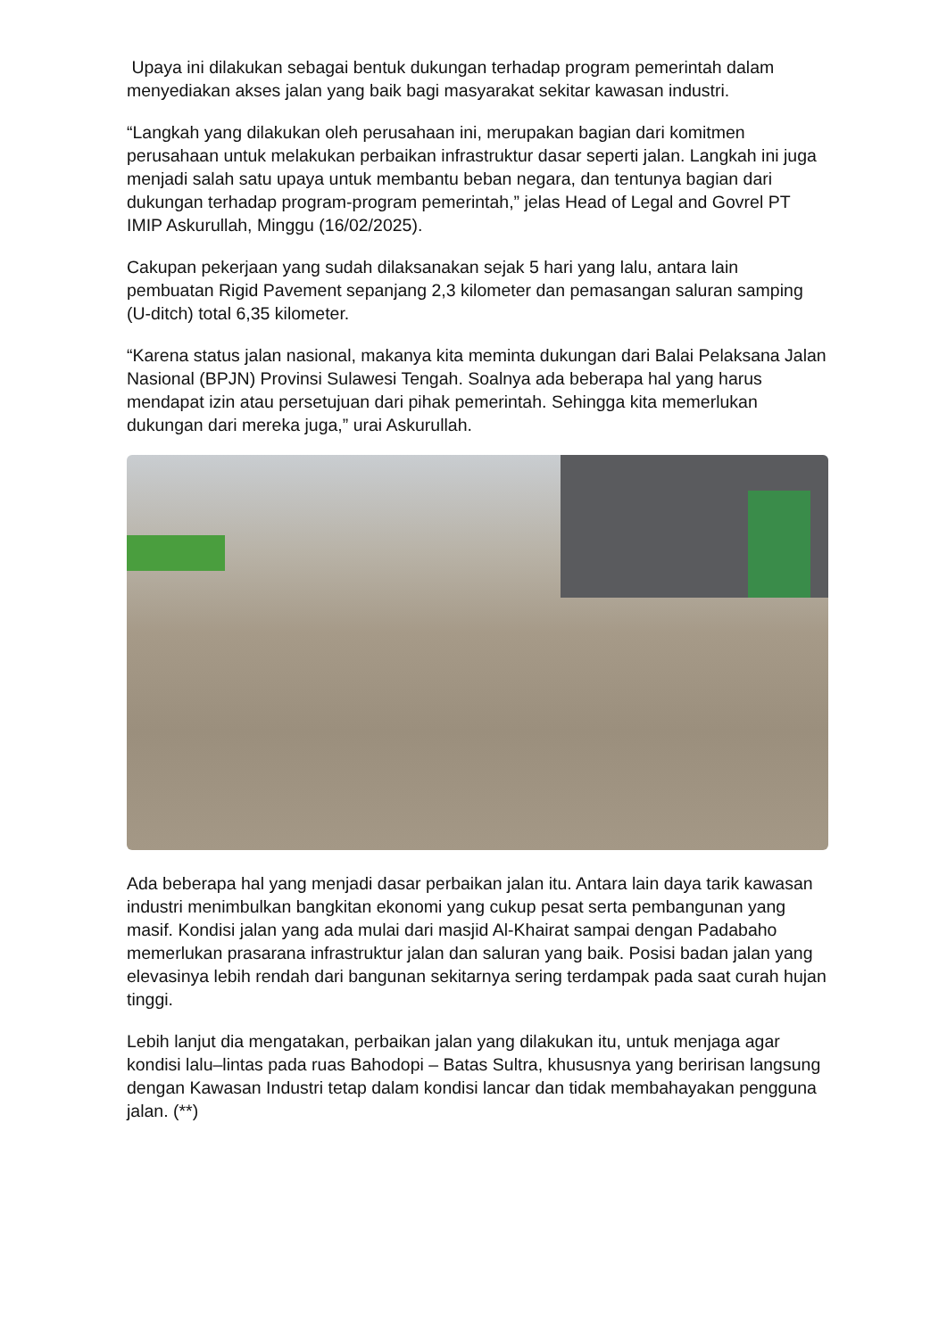Upaya ini dilakukan sebagai bentuk dukungan terhadap program pemerintah dalam menyediakan akses jalan yang baik bagi masyarakat sekitar kawasan industri.
“Langkah yang dilakukan oleh perusahaan ini, merupakan bagian dari komitmen perusahaan untuk melakukan perbaikan infrastruktur dasar seperti jalan. Langkah ini juga menjadi salah satu upaya untuk membantu beban negara, dan tentunya bagian dari dukungan terhadap program-program pemerintah,” jelas Head of Legal and Govrel PT IMIP Askurullah, Minggu (16/02/2025).
Cakupan pekerjaan yang sudah dilaksanakan sejak 5 hari yang lalu, antara lain pembuatan Rigid Pavement sepanjang 2,3 kilometer dan pemasangan saluran samping (U-ditch) total 6,35 kilometer.
“Karena status jalan nasional, makanya kita meminta dukungan dari Balai Pelaksana Jalan Nasional (BPJN) Provinsi Sulawesi Tengah. Soalnya ada beberapa hal yang harus mendapat izin atau persetujuan dari pihak pemerintah. Sehingga kita memerlukan dukungan dari mereka juga,” urai Askurullah.
Ada beberapa hal yang menjadi dasar perbaikan jalan itu. Antara lain daya tarik kawasan industri menimbulkan bangkitan ekonomi yang cukup pesat serta pembangunan yang masif. Kondisi jalan yang ada mulai dari masjid Al-Khairat sampai dengan Padabaho memerlukan prasarana infrastruktur jalan dan saluran yang baik. Posisi badan jalan yang elevasinya lebih rendah dari bangunan sekitarnya sering terdampak pada saat curah hujan tinggi.
Lebih lanjut dia mengatakan, perbaikan jalan yang dilakukan itu, untuk menjaga agar kondisi lalu–lintas pada ruas Bahodopi – Batas Sultra, khususnya yang beririsan langsung dengan Kawasan Industri tetap dalam kondisi lancar dan tidak membahayakan pengguna jalan. (**)